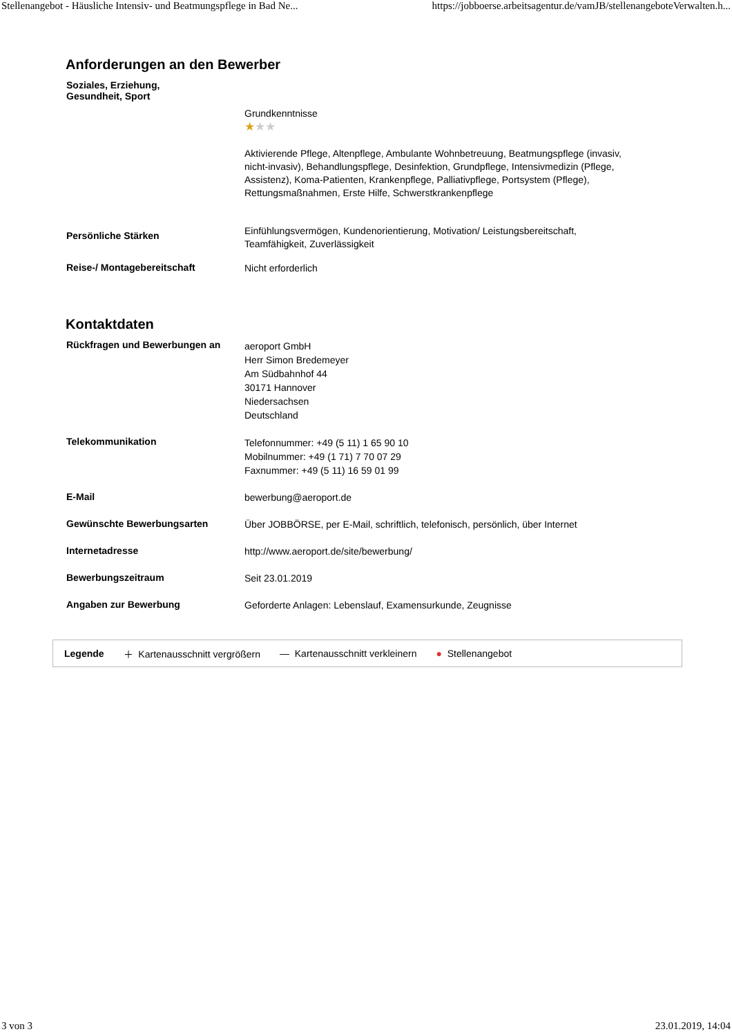Stellenangebot - Häusliche Intensiv- und Beatmungspflege in Bad Ne... https://jobboerse.arbeitsagentur.de/vamJB/stellenangeboteVerwalten.h...
Anforderungen an den Bewerber
Soziales, Erziehung,
Gesundheit, Sport
Grundkenntnisse
★★★
Aktivierende Pflege, Altenpflege, Ambulante Wohnbetreuung, Beatmungspflege (invasiv, nicht-invasiv), Behandlungspflege, Desinfektion, Grundpflege, Intensivmedizin (Pflege, Assistenz), Koma-Patienten, Krankenpflege, Palliativpflege, Portsystem (Pflege), Rettungsmaßnahmen, Erste Hilfe, Schwerstkrankenpflege
Persönliche Stärken
Einfühlungsvermögen, Kundenorientierung, Motivation/ Leistungsbereitschaft, Teamfähigkeit, Zuverlässigkeit
Reise-/ Montagebereitschaft
Nicht erforderlich
Kontaktdaten
Rückfragen und Bewerbungen an
aeroport GmbH
Herr Simon Bredemeyer
Am Südbahnhof 44
30171 Hannover
Niedersachsen
Deutschland
Telekommunikation
Telefonnummer: +49 (5 11) 1 65 90 10
Mobilnummer: +49 (1 71) 7 70 07 29
Faxnummer: +49 (5 11) 16 59 01 99
E-Mail
bewerbung@aeroport.de
Gewünschte Bewerbungsarten
Über JOBBÖRSE, per E-Mail, schriftlich, telefonisch, persönlich, über Internet
Internetadresse
http://www.aeroport.de/site/bewerbung/
Bewerbungszeitraum
Seit 23.01.2019
Angaben zur Bewerbung
Geforderte Anlagen: Lebenslauf, Examensurkunde, Zeugnisse
Legende ＋ Kartenausschnitt vergrößern — Kartenausschnitt verkleinern ● Stellenangebot
3 von 3 23.01.2019, 14:04